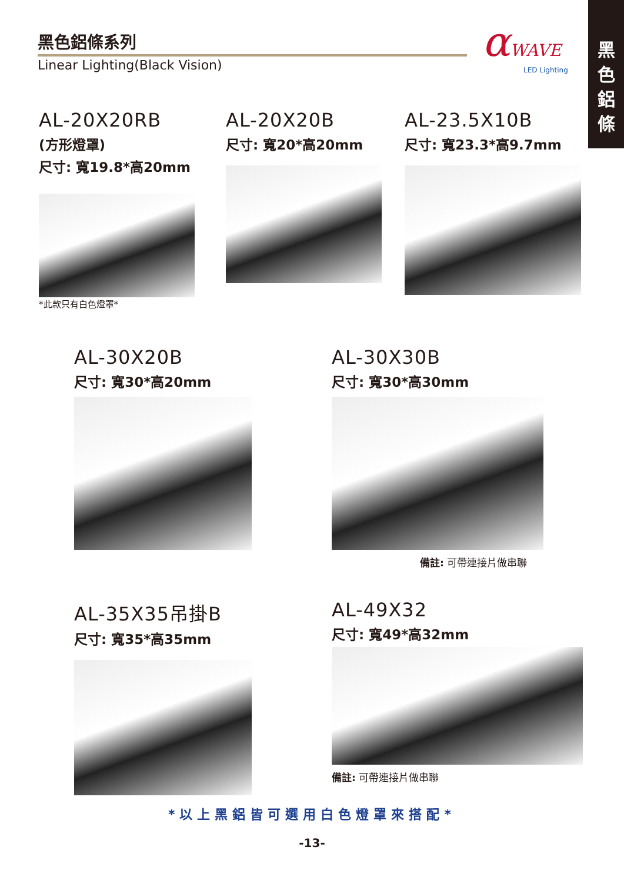黑色鋁條系列
Linear Lighting(Black Vision)
αWAVE
LED Lighting
黑
色
鋁
條
AL-20X20RB
(方形燈罩)
尺寸: 寬19.8*高20mm
*此款只有白色燈罩*
AL-20X20B
尺寸: 寬20*高20mm
AL-23.5X10B
尺寸: 寬23.3*高9.7mm
AL-30X20B
尺寸: 寬30*高20mm
AL-30X30B
尺寸: 寬30*高30mm
備註: 可帶連接片做串聯
AL-35X35吊掛B
尺寸: 寬35*高35mm
AL-49X32
尺寸: 寬49*高32mm
備註: 可帶連接片做串聯
*以上黑鋁皆可選用白色燈罩來搭配*
-13-